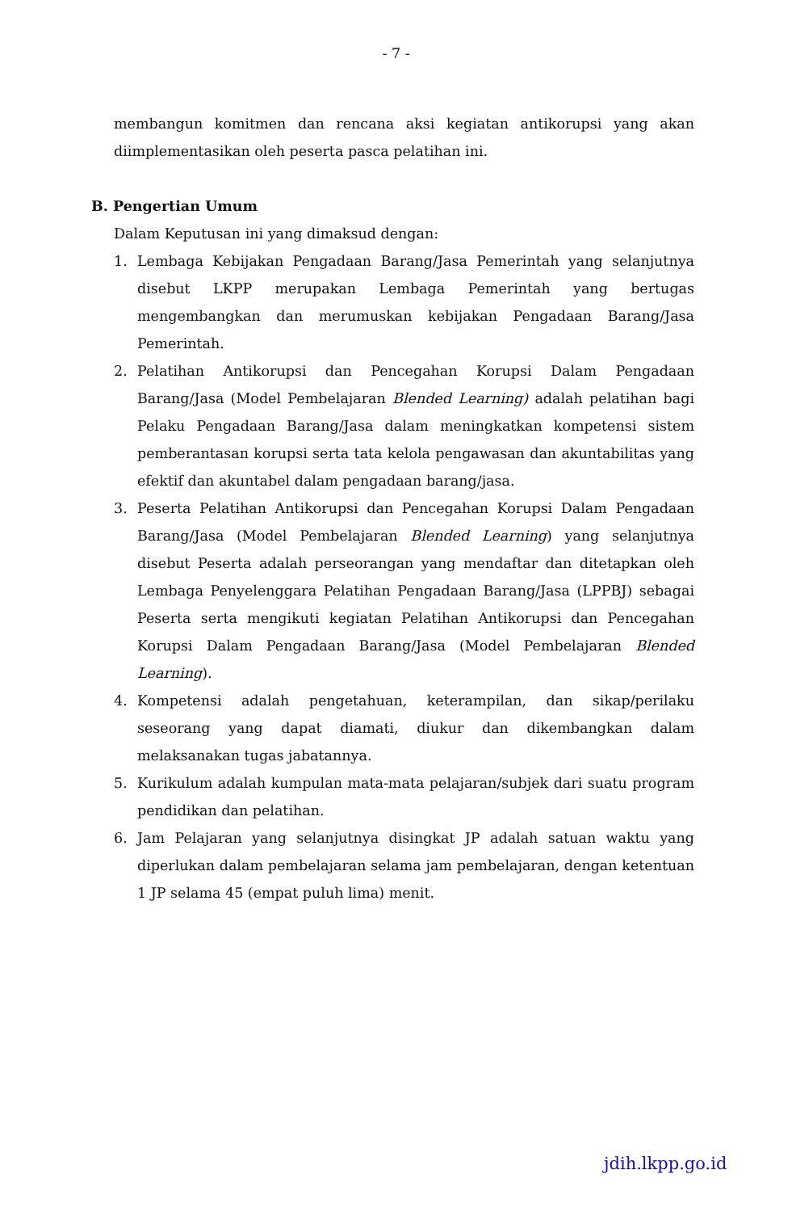- 7 -
membangun komitmen dan rencana aksi kegiatan antikorupsi yang akan diimplementasikan oleh peserta pasca pelatihan ini.
B. Pengertian Umum
Dalam Keputusan ini yang dimaksud dengan:
1. Lembaga Kebijakan Pengadaan Barang/Jasa Pemerintah yang selanjutnya disebut LKPP merupakan Lembaga Pemerintah yang bertugas mengembangkan dan merumuskan kebijakan Pengadaan Barang/Jasa Pemerintah.
2. Pelatihan Antikorupsi dan Pencegahan Korupsi Dalam Pengadaan Barang/Jasa (Model Pembelajaran Blended Learning) adalah pelatihan bagi Pelaku Pengadaan Barang/Jasa dalam meningkatkan kompetensi sistem pemberantasan korupsi serta tata kelola pengawasan dan akuntabilitas yang efektif dan akuntabel dalam pengadaan barang/jasa.
3. Peserta Pelatihan Antikorupsi dan Pencegahan Korupsi Dalam Pengadaan Barang/Jasa (Model Pembelajaran Blended Learning) yang selanjutnya disebut Peserta adalah perseorangan yang mendaftar dan ditetapkan oleh Lembaga Penyelenggara Pelatihan Pengadaan Barang/Jasa (LPPBJ) sebagai Peserta serta mengikuti kegiatan Pelatihan Antikorupsi dan Pencegahan Korupsi Dalam Pengadaan Barang/Jasa (Model Pembelajaran Blended Learning).
4. Kompetensi adalah pengetahuan, keterampilan, dan sikap/perilaku seseorang yang dapat diamati, diukur dan dikembangkan dalam melaksanakan tugas jabatannya.
5. Kurikulum adalah kumpulan mata-mata pelajaran/subjek dari suatu program pendidikan dan pelatihan.
6. Jam Pelajaran yang selanjutnya disingkat JP adalah satuan waktu yang diperlukan dalam pembelajaran selama jam pembelajaran, dengan ketentuan 1 JP selama 45 (empat puluh lima) menit.
jdih.lkpp.go.id